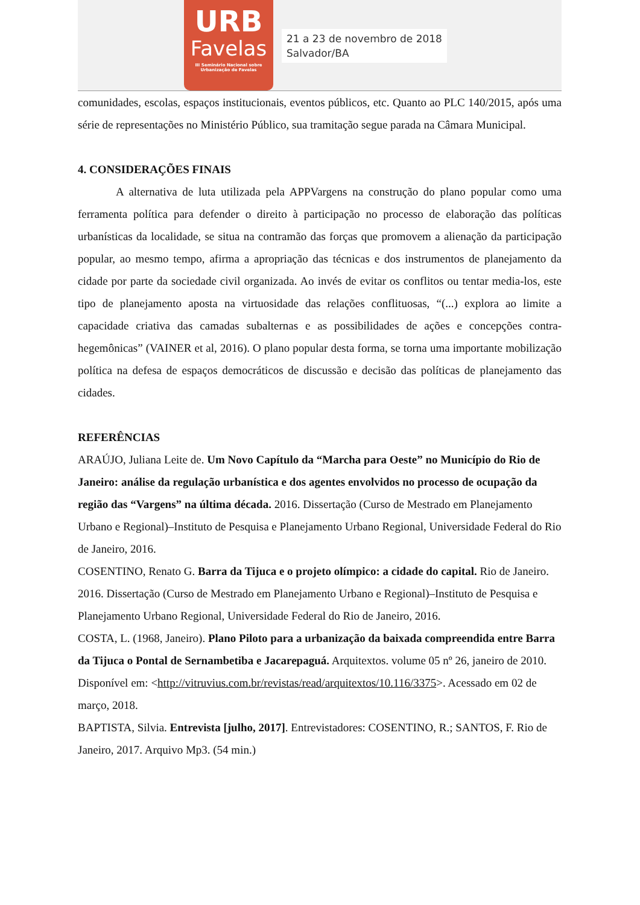URB
Favelas
III Seminário Nacional sobre
Urbanização de Favelas
21 a 23 de novembro de 2018
Salvador/BA
comunidades, escolas, espaços institucionais, eventos públicos, etc. Quanto ao PLC 140/2015, após uma série de representações no Ministério Público, sua tramitação segue parada na Câmara Municipal.
4. CONSIDERAÇÕES FINAIS
A alternativa de luta utilizada pela APPVargens na construção do plano popular como uma ferramenta política para defender o direito à participação no processo de elaboração das políticas urbanísticas da localidade, se situa na contramão das forças que promovem a alienação da participação popular, ao mesmo tempo, afirma a apropriação das técnicas e dos instrumentos de planejamento da cidade por parte da sociedade civil organizada. Ao invés de evitar os conflitos ou tentar media-los, este tipo de planejamento aposta na virtuosidade das relações conflituosas, “(...) explora ao limite a capacidade criativa das camadas subalternas e as possibilidades de ações e concepções contra-hegemônicas” (VAINER et al, 2016). O plano popular desta forma, se torna uma importante mobilização política na defesa de espaços democráticos de discussão e decisão das políticas de planejamento das cidades.
REFERÊNCIAS
ARAÚJO, Juliana Leite de. Um Novo Capítulo da “Marcha para Oeste” no Município do Rio de Janeiro: análise da regulação urbanística e dos agentes envolvidos no processo de ocupação da região das “Vargens” na última década. 2016. Dissertação (Curso de Mestrado em Planejamento Urbano e Regional)–Instituto de Pesquisa e Planejamento Urbano Regional, Universidade Federal do Rio de Janeiro, 2016.
COSENTINO, Renato G. Barra da Tijuca e o projeto olímpico: a cidade do capital. Rio de Janeiro. 2016. Dissertação (Curso de Mestrado em Planejamento Urbano e Regional)–Instituto de Pesquisa e Planejamento Urbano Regional, Universidade Federal do Rio de Janeiro, 2016.
COSTA, L. (1968, Janeiro). Plano Piloto para a urbanização da baixada compreendida entre Barra da Tijuca o Pontal de Sernambetiba e Jacarepaguá. Arquitextos. volume 05 nº 26, janeiro de 2010. Disponível em: <http://vitruvius.com.br/revistas/read/arquitextos/10.116/3375>. Acessado em 02 de março, 2018.
BAPTISTA, Silvia. Entrevista [julho, 2017]. Entrevistadores: COSENTINO, R.; SANTOS, F. Rio de Janeiro, 2017. Arquivo Mp3. (54 min.)